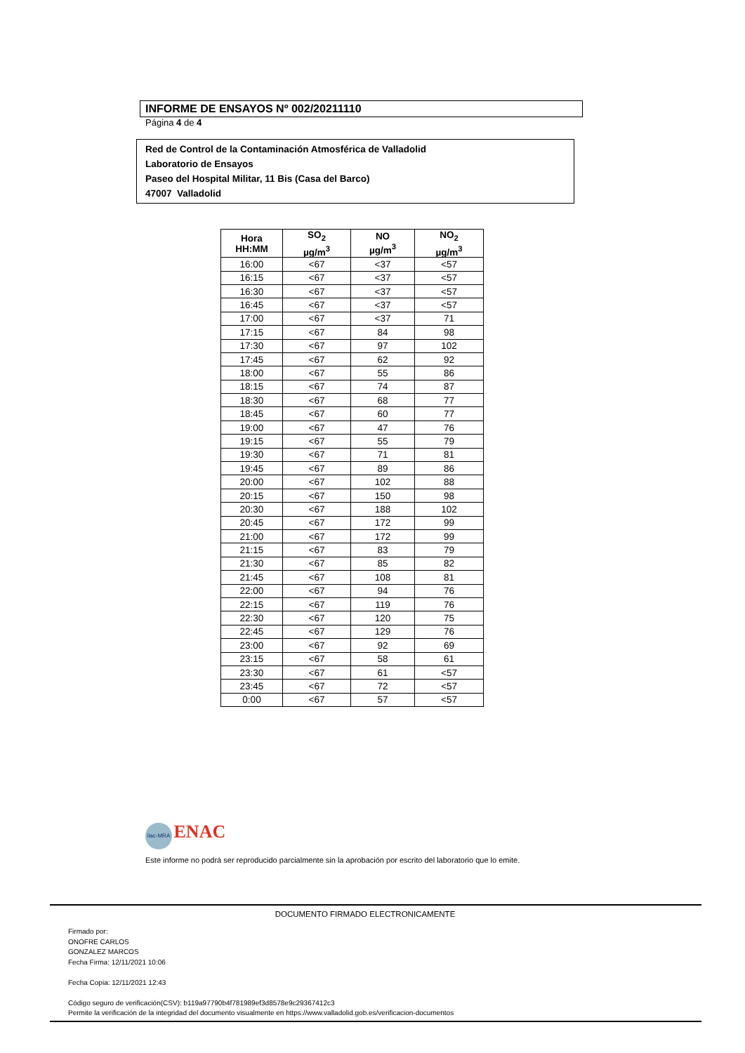INFORME DE ENSAYOS Nº 002/20211110
Página 4 de 4
Red de Control de la Contaminación Atmosférica de Valladolid
Laboratorio de Ensayos
Paseo del Hospital Militar, 11 Bis (Casa del Barco)
47007 Valladolid
| Hora HH:MM | SO<sub>2</sub> µg/m<sup>3</sup> | NO µg/m<sup>3</sup> | NO<sub>2</sub> µg/m<sup>3</sup> |
| --- | --- | --- | --- |
| 16:00 | <67 | <37 | <57 |
| 16:15 | <67 | <37 | <57 |
| 16:30 | <67 | <37 | <57 |
| 16:45 | <67 | <37 | <57 |
| 17:00 | <67 | <37 | 71 |
| 17:15 | <67 | 84 | 98 |
| 17:30 | <67 | 97 | 102 |
| 17:45 | <67 | 62 | 92 |
| 18:00 | <67 | 55 | 86 |
| 18:15 | <67 | 74 | 87 |
| 18:30 | <67 | 68 | 77 |
| 18:45 | <67 | 60 | 77 |
| 19:00 | <67 | 47 | 76 |
| 19:15 | <67 | 55 | 79 |
| 19:30 | <67 | 71 | 81 |
| 19:45 | <67 | 89 | 86 |
| 20:00 | <67 | 102 | 88 |
| 20:15 | <67 | 150 | 98 |
| 20:30 | <67 | 188 | 102 |
| 20:45 | <67 | 172 | 99 |
| 21:00 | <67 | 172 | 99 |
| 21:15 | <67 | 83 | 79 |
| 21:30 | <67 | 85 | 82 |
| 21:45 | <67 | 108 | 81 |
| 22:00 | <67 | 94 | 76 |
| 22:15 | <67 | 119 | 76 |
| 22:30 | <67 | 120 | 75 |
| 22:45 | <67 | 129 | 76 |
| 23:00 | <67 | 92 | 69 |
| 23:15 | <67 | 58 | 61 |
| 23:30 | <67 | 61 | <57 |
| 23:45 | <67 | 72 | <57 |
| 0:00 | <67 | 57 | <57 |
ilac-MRA ENAC
Este informe no podrá ser reproducido parcialmente sin la aprobación por escrito del laboratorio que lo emite.
DOCUMENTO FIRMADO ELECTRONICAMENTE
Firmado por:
ONOFRE CARLOS
GONZALEZ MARCOS
Fecha Firma: 12/11/2021 10:06
Fecha Copia: 12/11/2021 12:43
Código seguro de verificación(CSV): b119a97790b4f781989ef3d8578e9c29367412c3
Permite la verificación de la integridad del documento visualmente en https://www.valladolid.gob.es/verificacion-documentos